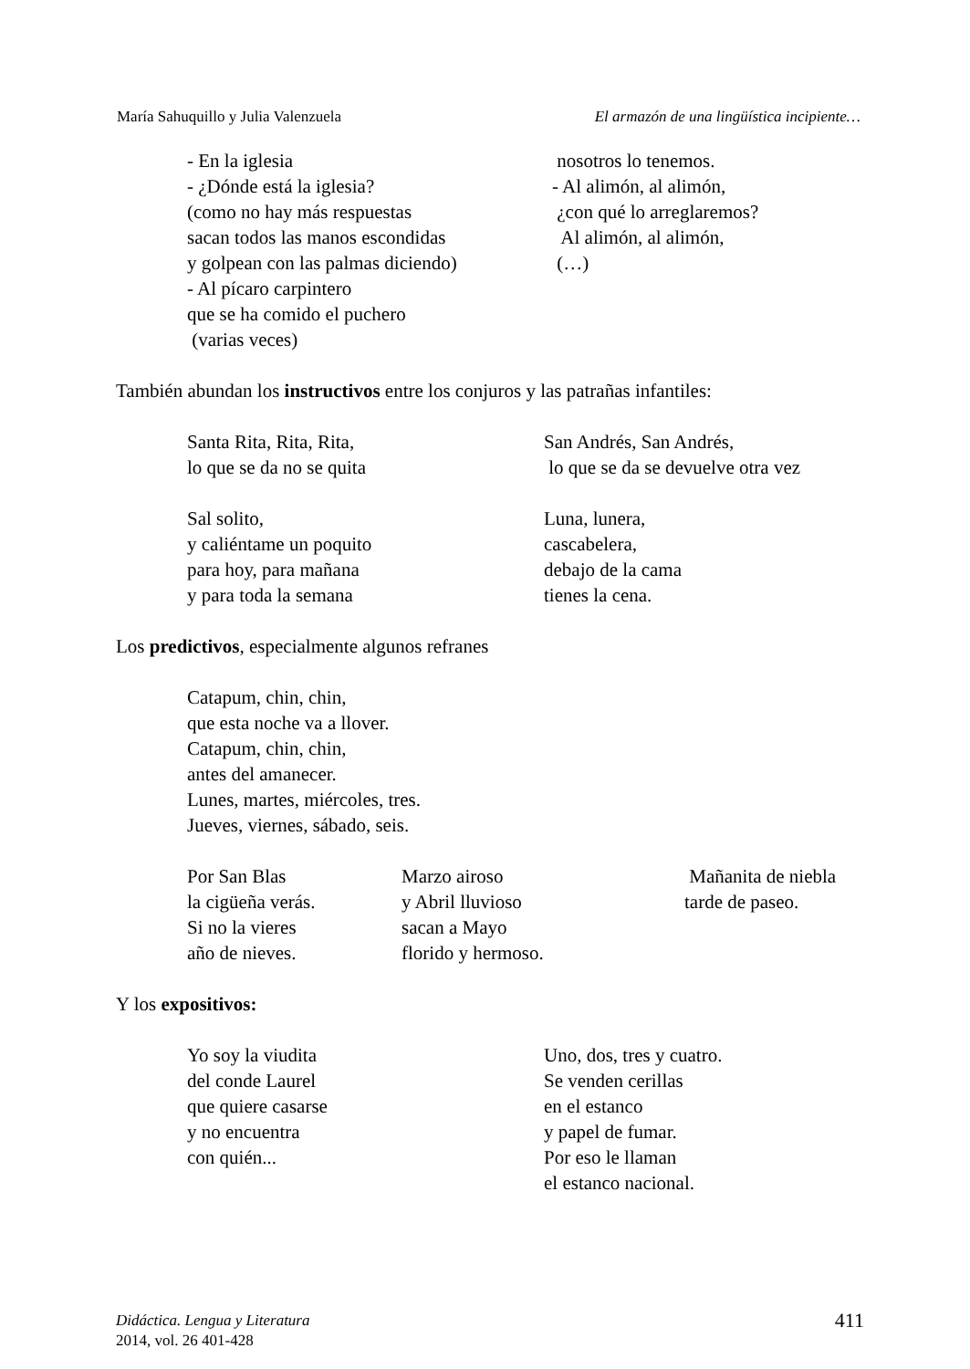María Sahuquillo y Julia Valenzuela El armazón de una lingüística incipiente…
- En la iglesia - ¿Dónde está la iglesia? (como no hay más respuestas sacan todos las manos escondidas y golpean con las palmas diciendo) - Al pícaro carpintero que se ha comido el puchero (varias veces)
nosotros lo tenemos. - Al alimón, al alimón, ¿con qué lo arreglaremos? Al alimón, al alimón, (…)
También abundan los instructivos entre los conjuros y las patrañas infantiles:
Santa Rita, Rita, Rita, lo que se da no se quita Sal solito, y caliéntame un poquito para hoy, para mañana y para toda la semana
San Andrés, San Andrés, lo que se da se devuelve otra vez Luna, lunera, cascabelera, debajo de la cama tienes la cena.
Los predictivos, especialmente algunos refranes
Catapum, chin, chin, que esta noche va a llover. Catapum, chin, chin, antes del amanecer. Lunes, martes, miércoles, tres. Jueves, viernes, sábado, seis.
Por San Blas la cigüeña verás. Si no la vieres año de nieves.
Marzo airoso y Abril lluvioso sacan a Mayo florido y hermoso.
Mañanita de niebla tarde de paseo.
Y los expositivos:
Yo soy la viudita del conde Laurel que quiere casarse y no encuentra con quién...
Uno, dos, tres y cuatro. Se venden cerillas en el estanco y papel de fumar. Por eso le llaman el estanco nacional.
Didáctica. Lengua y Literatura
2014, vol. 26 401-428
411